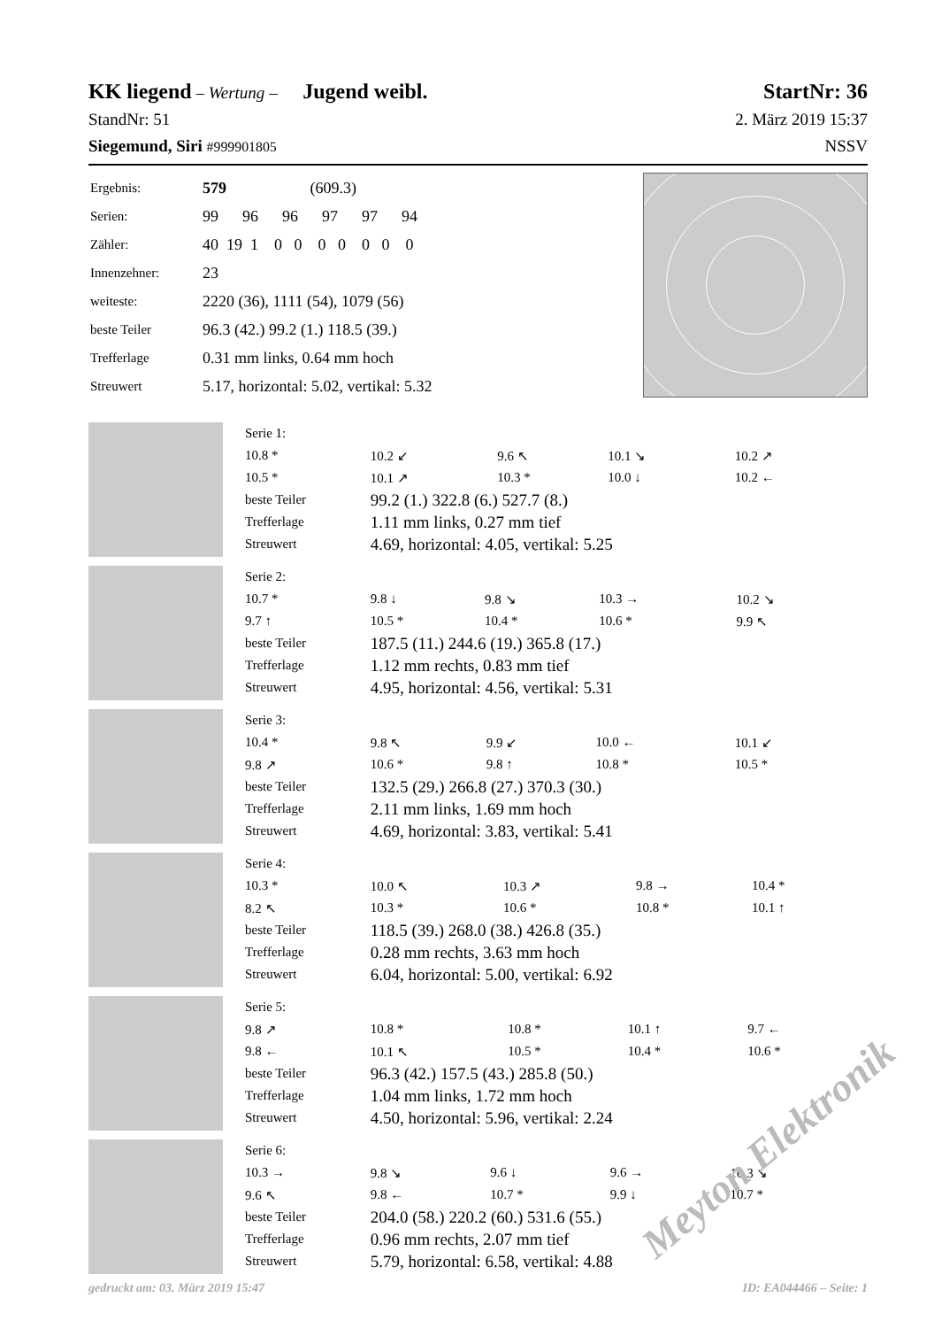KK liegend – Wertung – Jugend weibl. StartNr: 36
StandNr: 51 2. März 2019 15:37
Siegemund, Siri #999901805 NSSV
| Ergebnis: | 579 (609.3) |
| Serien: | 99 96 96 97 97 94 |
| Zähler: | 40 19 1 0 0 0 0 0 0 0 |
| Innenzehner: | 23 |
| weiteste: | 2220 (36), 1111 (54), 1079 (56) |
| beste Teiler | 96.3 (42.) 99.2 (1.) 118.5 (39.) |
| Trefferlage | 0.31 mm links, 0.64 mm hoch |
| Streuwert | 5.17, horizontal: 5.02, vertikal: 5.32 |
| Serie 1: | | | | |
| 10.8 * | 10.2 ↙ | 9.6 ↖ | 10.1 ↘ | 10.2 ↗ |
| 10.5 * | 10.1 ↗ | 10.3 * | 10.0 ↓ | 10.2 ← |
| beste Teiler | 99.2 (1.) 322.8 (6.) 527.7 (8.) | | | |
| Trefferlage | 1.11 mm links, 0.27 mm tief | | | |
| Streuwert | 4.69, horizontal: 4.05, vertikal: 5.25 | | | |
| Serie 2: | | | | |
| 10.7 * | 9.8 ↓ | 9.8 ↘ | 10.3 → | 10.2 ↘ |
| 9.7 ↑ | 10.5 * | 10.4 * | 10.6 * | 9.9 ↖ |
| beste Teiler | 187.5 (11.) 244.6 (19.) 365.8 (17.) | | | |
| Trefferlage | 1.12 mm rechts, 0.83 mm tief | | | |
| Streuwert | 4.95, horizontal: 4.56, vertikal: 5.31 | | | |
| Serie 3: | | | | |
| 10.4 * | 9.8 ↖ | 9.9 ↙ | 10.0 ← | 10.1 ↙ |
| 9.8 ↗ | 10.6 * | 9.8 ↑ | 10.8 * | 10.5 * |
| beste Teiler | 132.5 (29.) 266.8 (27.) 370.3 (30.) | | | |
| Trefferlage | 2.11 mm links, 1.69 mm hoch | | | |
| Streuwert | 4.69, horizontal: 3.83, vertikal: 5.41 | | | |
| Serie 4: | | | | |
| 10.3 * | 10.0 ↖ | 10.3 ↗ | 9.8 → | 10.4 * |
| 8.2 ↖ | 10.3 * | 10.6 * | 10.8 * | 10.1 ↑ |
| beste Teiler | 118.5 (39.) 268.0 (38.) 426.8 (35.) | | | |
| Trefferlage | 0.28 mm rechts, 3.63 mm hoch | | | |
| Streuwert | 6.04, horizontal: 5.00, vertikal: 6.92 | | | |
| Serie 5: | | | | |
| 9.8 ↗ | 10.8 * | 10.8 * | 10.1 ↑ | 9.7 ← |
| 9.8 ← | 10.1 ↖ | 10.5 * | 10.4 * | 10.6 * |
| beste Teiler | 96.3 (42.) 157.5 (43.) 285.8 (50.) | | | |
| Trefferlage | 1.04 mm links, 1.72 mm hoch | | | |
| Streuwert | 4.50, horizontal: 5.96, vertikal: 2.24 | | | |
| Serie 6: | | | | |
| 10.3 → | 9.8 ↘ | 9.6 ↓ | 9.6 → | 10.3 ↘ |
| 9.6 ↖ | 9.8 ← | 10.7 * | 9.9 ↓ | 10.7 * |
| beste Teiler | 204.0 (58.) 220.2 (60.) 531.6 (55.) | | | |
| Trefferlage | 0.96 mm rechts, 2.07 mm tief | | | |
| Streuwert | 5.79, horizontal: 6.58, vertikal: 4.88 | | | |
gedruckt am: 03. März 2019 15:47 ID: EA044466 – Seite: 1
Meyton Elektronik